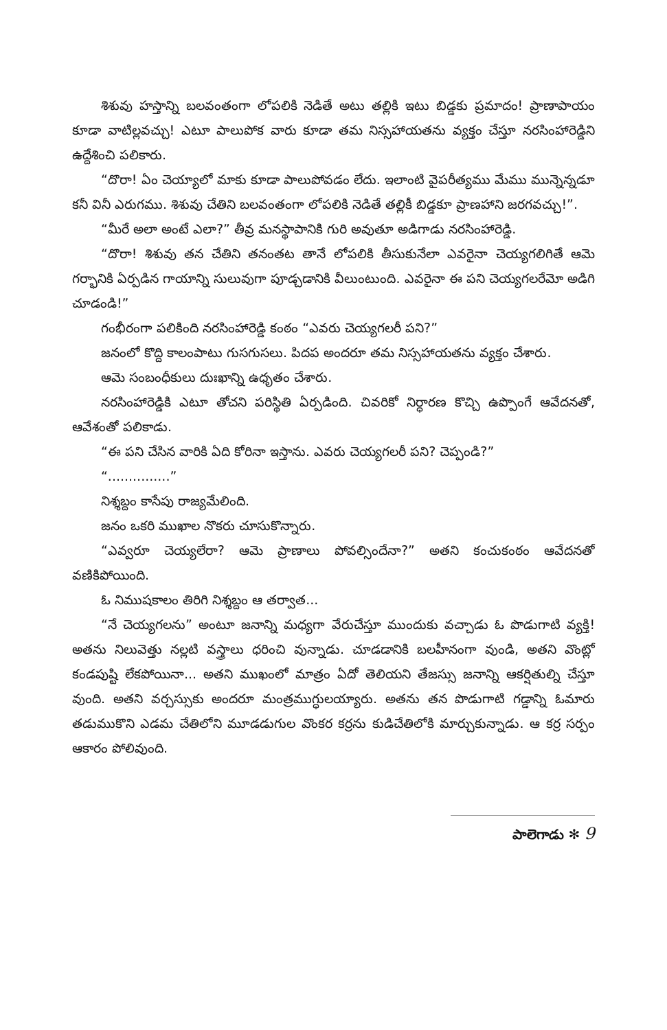శిశువు హస్తాన్ని బలవంతంగా లోపలికి నెడితే అటు తల్లికి ఇటు బిడ్డకు ప్రమాదం! ప్రాణాపాయం కూడా వాటిల్లవచ్చు! ఎటూ పాలుపోక వారు కూడా తమ నిస్సహాయతను వ్యక్తం చేస్తూ నరసింహారెడ్డిని ఉద్దేశించి పలికారు.
“దొరా! ఏం చెయ్యాలో మాకు కూడా పాలుపోవడం లేదు. ఇలాంటి వైపరీత్యము మేము మున్నెన్నడూ కనీ వినీ ఎరుగము. శిశువు చేతిని బలవంతంగా లోపలికి నెడితే తల్లికీ బిడ్డకూ ప్రాణహాని జరగవచ్చు!”.
“మీరే అలా అంటే ఎలా?” తీవ్ర మనస్థాపానికి గురి అవుతూ అడిగాడు నరసింహారెడ్డి.
“దొరా! శిశువు తన చేతిని తనంతట తానే లోపలికి తీసుకునేలా ఎవరైనా చెయ్యగలిగితే ఆమె గర్భానికి ఏర్పడిన గాయాన్ని సులువుగా పూడ్చడానికి వీలుంటుంది. ఎవరైనా ఈ పని చెయ్యగలరేమో అడిగి చూడండి!”
గంభీరంగా పలికింది నరసింహారెడ్డి కంఠం “ఎవరు చెయ్యగలరీ పని?”
జనంలో కొద్ది కాలంపాటు గుసగుసలు. పిదప అందరూ తమ నిస్సహాయతను వ్యక్తం చేశారు.
ఆమె సంబంధీకులు దుఃఖాన్ని ఉధృతం చేశారు.
నరసింహారెడ్డికి ఎటూ తోచని పరిస్థితి ఏర్పడింది. చివరికో నిర్ధారణ కొచ్చి ఉప్పొంగే ఆవేదనతో, ఆవేశంతో పలికాడు.
“ఈ పని చేసిన వారికి ఏది కోరినా ఇస్తాను. ఎవరు చెయ్యగలరీ పని? చెప్పండి?”
“...............”
నిశ్శబ్దం కాసేపు రాజ్యమేలింది.
జనం ఒకరి ముఖాల నొకరు చూసుకొన్నారు.
“ఎవ్వరూ చెయ్యలేరా? ఆమె ప్రాణాలు పోవల్సిందేనా?” అతని కంచుకంఠం ఆవేదనతో వణికిపోయింది.
ఓ నిముషకాలం తిరిగి నిశ్శబ్దం ఆ తర్వాత...
“నే చెయ్యగలను” అంటూ జనాన్ని మధ్యగా వేరుచేస్తూ ముందుకు వచ్చాడు ఓ పొడుగాటి వ్యక్తి! అతను నిలువెత్తు నల్లటి వస్త్రాలు ధరించి వున్నాడు. చూడడానికి బలహీనంగా వుండి, అతని వొంట్లో కండపుష్టి లేకపోయినా... అతని ముఖంలో మాత్రం ఏదో తెలియని తేజస్సు జనాన్ని ఆకర్షితుల్ని చేస్తూ వుంది. అతని వర్చస్సుకు అందరూ మంత్రముగ్ధులయ్యారు. అతను తన పొడుగాటి గడ్డాన్ని ఓమారు తడుముకొని ఎడమ చేతిలోని మూడడుగుల వొంకర కర్రను కుడిచేతిలోకి మార్చుకున్నాడు. ఆ కర్ర సర్పం ఆకారం పోలివుంది.
పాలెగాడు ✻ 9